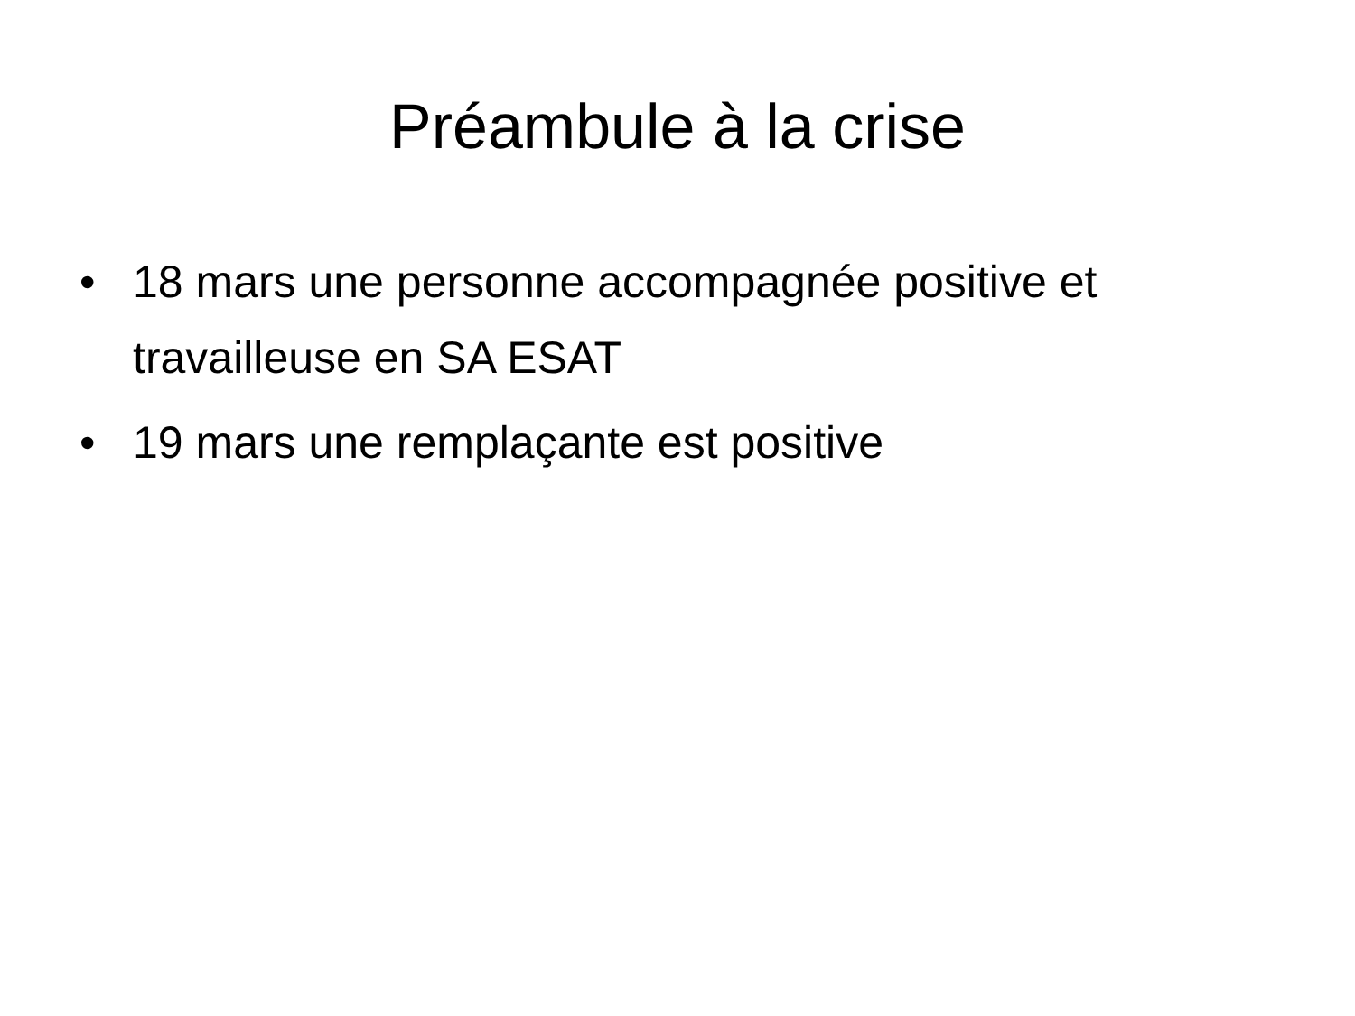Préambule à la crise
• 18 mars une personne accompagnée positive et travailleuse en SA ESAT
• 19 mars une remplaçante est positive